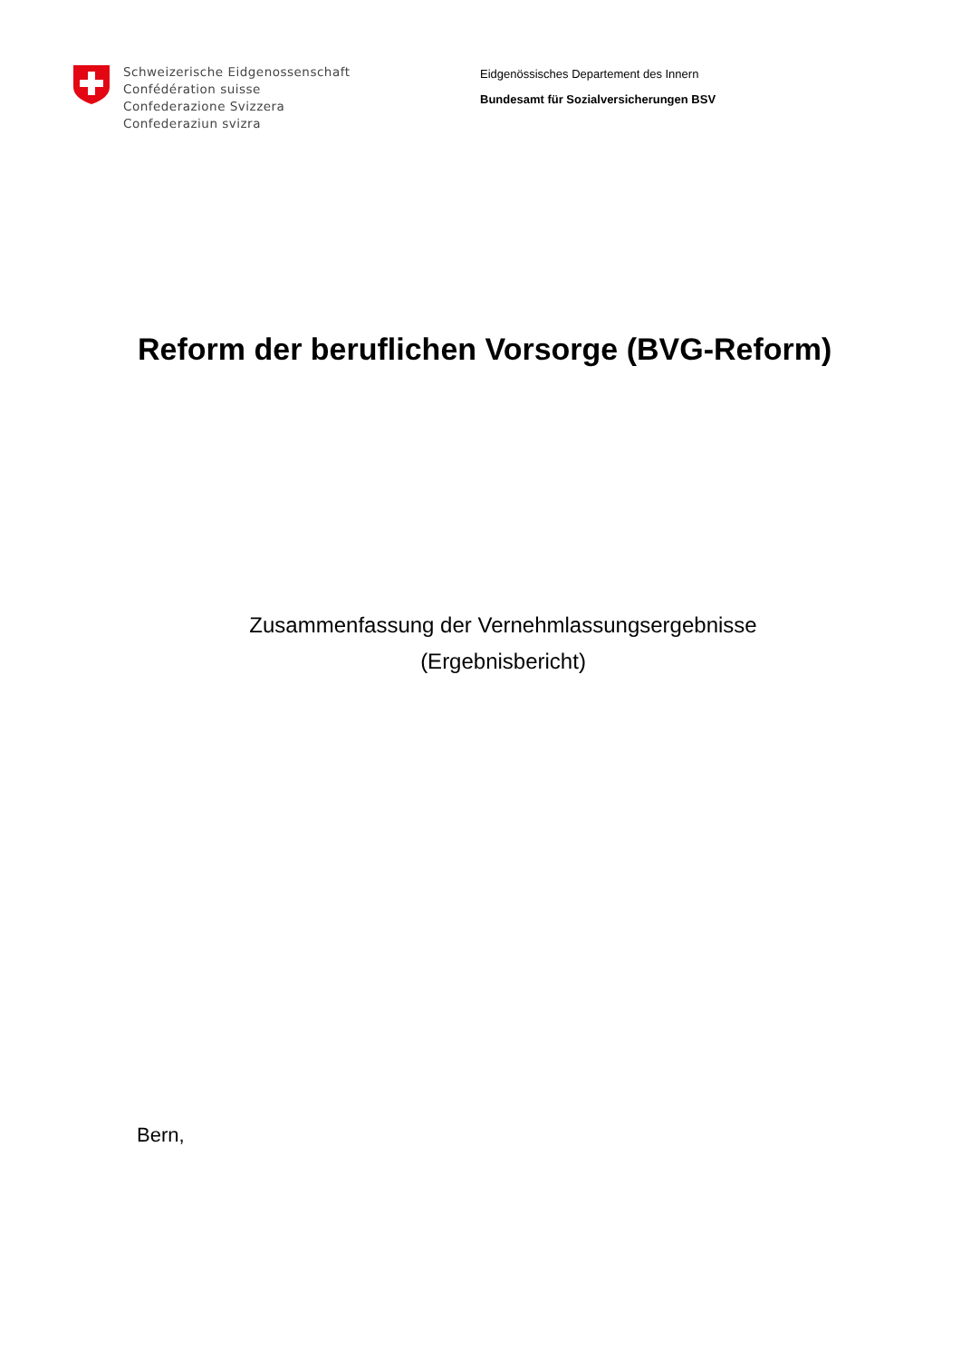Schweizerische Eidgenossenschaft
Confédération suisse
Confederazione Svizzera
Confederaziun svizra
Eidgenössisches Departement des Innern
Bundesamt für Sozialversicherungen BSV
Reform der beruflichen Vorsorge (BVG-Reform)
Zusammenfassung der Vernehmlassungsergebnisse
(Ergebnisbericht)
Bern,